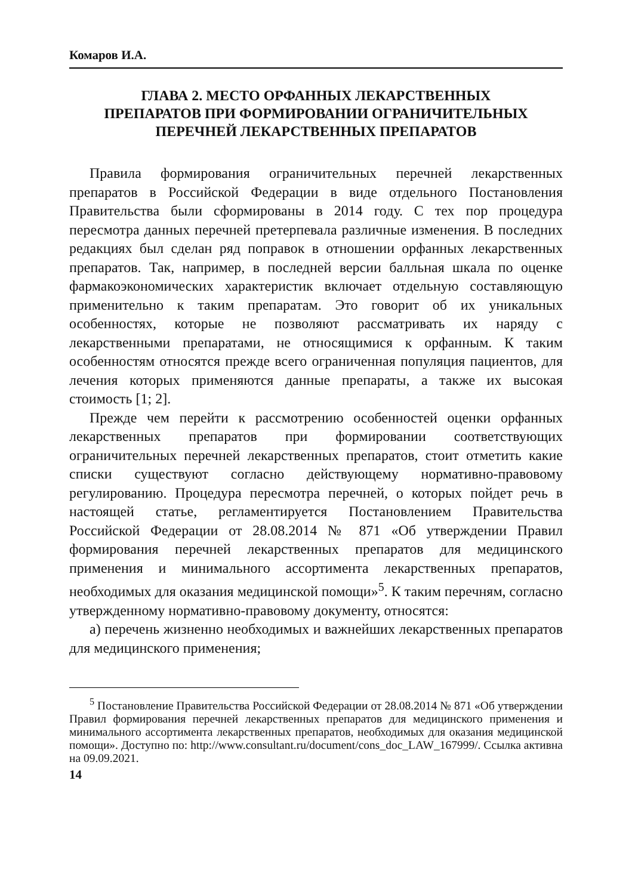Комаров И.А.
ГЛАВА 2. МЕСТО ОРФАННЫХ ЛЕКАРСТВЕННЫХ ПРЕПАРАТОВ ПРИ ФОРМИРОВАНИИ ОГРАНИЧИТЕЛЬНЫХ ПЕРЕЧНЕЙ ЛЕКАРСТВЕННЫХ ПРЕПАРАТОВ
Правила формирования ограничительных перечней лекарственных препаратов в Российской Федерации в виде отдельного Постановления Правительства были сформированы в 2014 году. С тех пор процедура пересмотра данных перечней претерпевала различные изменения. В последних редакциях был сделан ряд поправок в отношении орфанных лекарственных препаратов. Так, например, в последней версии балльная шкала по оценке фармакоэкономических характеристик включает отдельную составляющую применительно к таким препаратам. Это говорит об их уникальных особенностях, которые не позволяют рассматривать их наряду с лекарственными препаратами, не относящимися к орфанным. К таким особенностям относятся прежде всего ограниченная популяция пациентов, для лечения которых применяются данные препараты, а также их высокая стоимость [1; 2].
Прежде чем перейти к рассмотрению особенностей оценки орфанных лекарственных препаратов при формировании соответствующих ограничительных перечней лекарственных препаратов, стоит отметить какие списки существуют согласно действующему нормативно-правовому регулированию. Процедура пересмотра перечней, о которых пойдет речь в настоящей статье, регламентируется Постановлением Правительства Российской Федерации от 28.08.2014 № 871 «Об утверждении Правил формирования перечней лекарственных препаратов для медицинского применения и минимального ассортимента лекарственных препаратов, необходимых для оказания медицинской помощи»<sup>5</sup>. К таким перечням, согласно утвержденному нормативно-правовому документу, относятся:
а) перечень жизненно необходимых и важнейших лекарственных препаратов для медицинского применения;
<sup>5</sup> Постановление Правительства Российской Федерации от 28.08.2014 № 871 «Об утверждении Правил формирования перечней лекарственных препаратов для медицинского применения и минимального ассортимента лекарственных препаратов, необходимых для оказания медицинской помощи». Доступно по: http://www.consultant.ru/document/cons_doc_LAW_167999/. Ссылка активна на 09.09.2021.
14